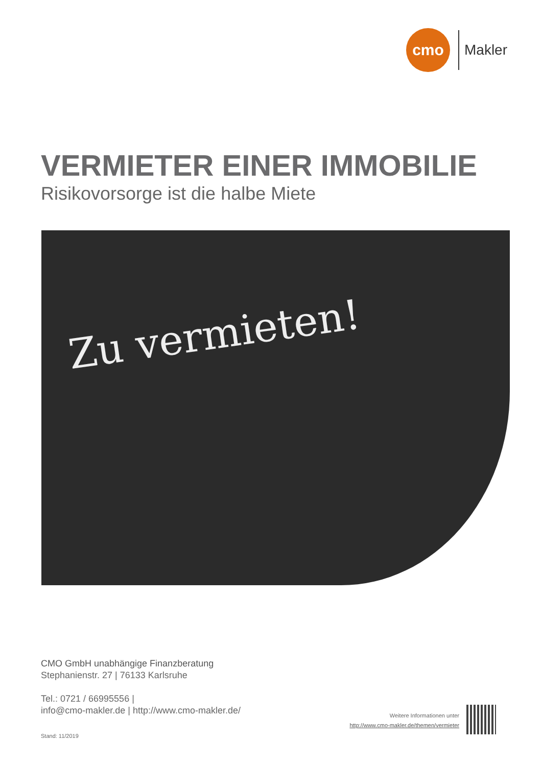cmo
Makler
VERMIETER EINER IMMOBILIE
Risikovorsorge ist die halbe Miete
Zu vermieten!
CMO GmbH unabhängige Finanzberatung
Stephanienstr. 27 | 76133 Karlsruhe
Tel.: 0721 / 66995556 |
info@cmo-makler.de | http://www.cmo-makler.de/
Stand: 11/2019
Weitere Informationen unter
http://www.cmo-makler.de/themen/vermieter